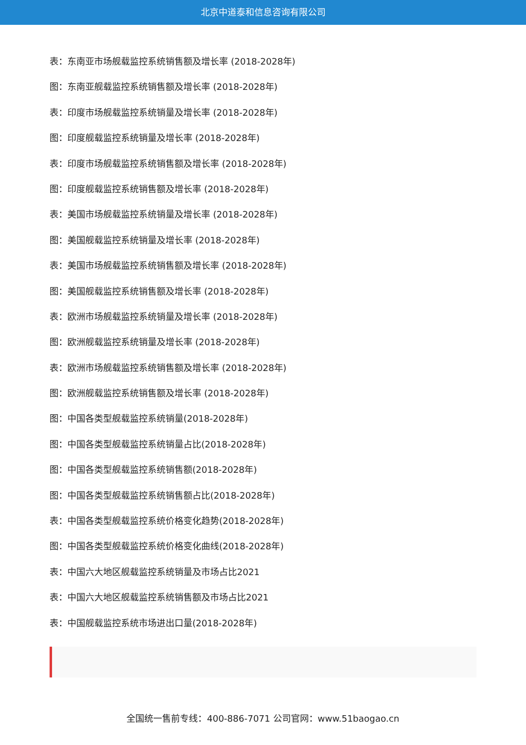北京中道泰和信息咨询有限公司
表：东南亚市场舰载监控系统销售额及增长率 (2018-2028年)
图：东南亚舰载监控系统销售额及增长率 (2018-2028年)
表：印度市场舰载监控系统销量及增长率 (2018-2028年)
图：印度舰载监控系统销量及增长率 (2018-2028年)
表：印度市场舰载监控系统销售额及增长率 (2018-2028年)
图：印度舰载监控系统销售额及增长率 (2018-2028年)
表：美国市场舰载监控系统销量及增长率 (2018-2028年)
图：美国舰载监控系统销量及增长率 (2018-2028年)
表：美国市场舰载监控系统销售额及增长率 (2018-2028年)
图：美国舰载监控系统销售额及增长率 (2018-2028年)
表：欧洲市场舰载监控系统销量及增长率 (2018-2028年)
图：欧洲舰载监控系统销量及增长率 (2018-2028年)
表：欧洲市场舰载监控系统销售额及增长率 (2018-2028年)
图：欧洲舰载监控系统销售额及增长率 (2018-2028年)
图：中国各类型舰载监控系统销量(2018-2028年)
图：中国各类型舰载监控系统销量占比(2018-2028年)
图：中国各类型舰载监控系统销售额(2018-2028年)
图：中国各类型舰载监控系统销售额占比(2018-2028年)
表：中国各类型舰载监控系统价格变化趋势(2018-2028年)
图：中国各类型舰载监控系统价格变化曲线(2018-2028年)
表：中国六大地区舰载监控系统销量及市场占比2021
表：中国六大地区舰载监控系统销售额及市场占比2021
表：中国舰载监控系统市场进出口量(2018-2028年)
全国统一售前专线：400-886-7071 公司官网：www.51baogao.cn